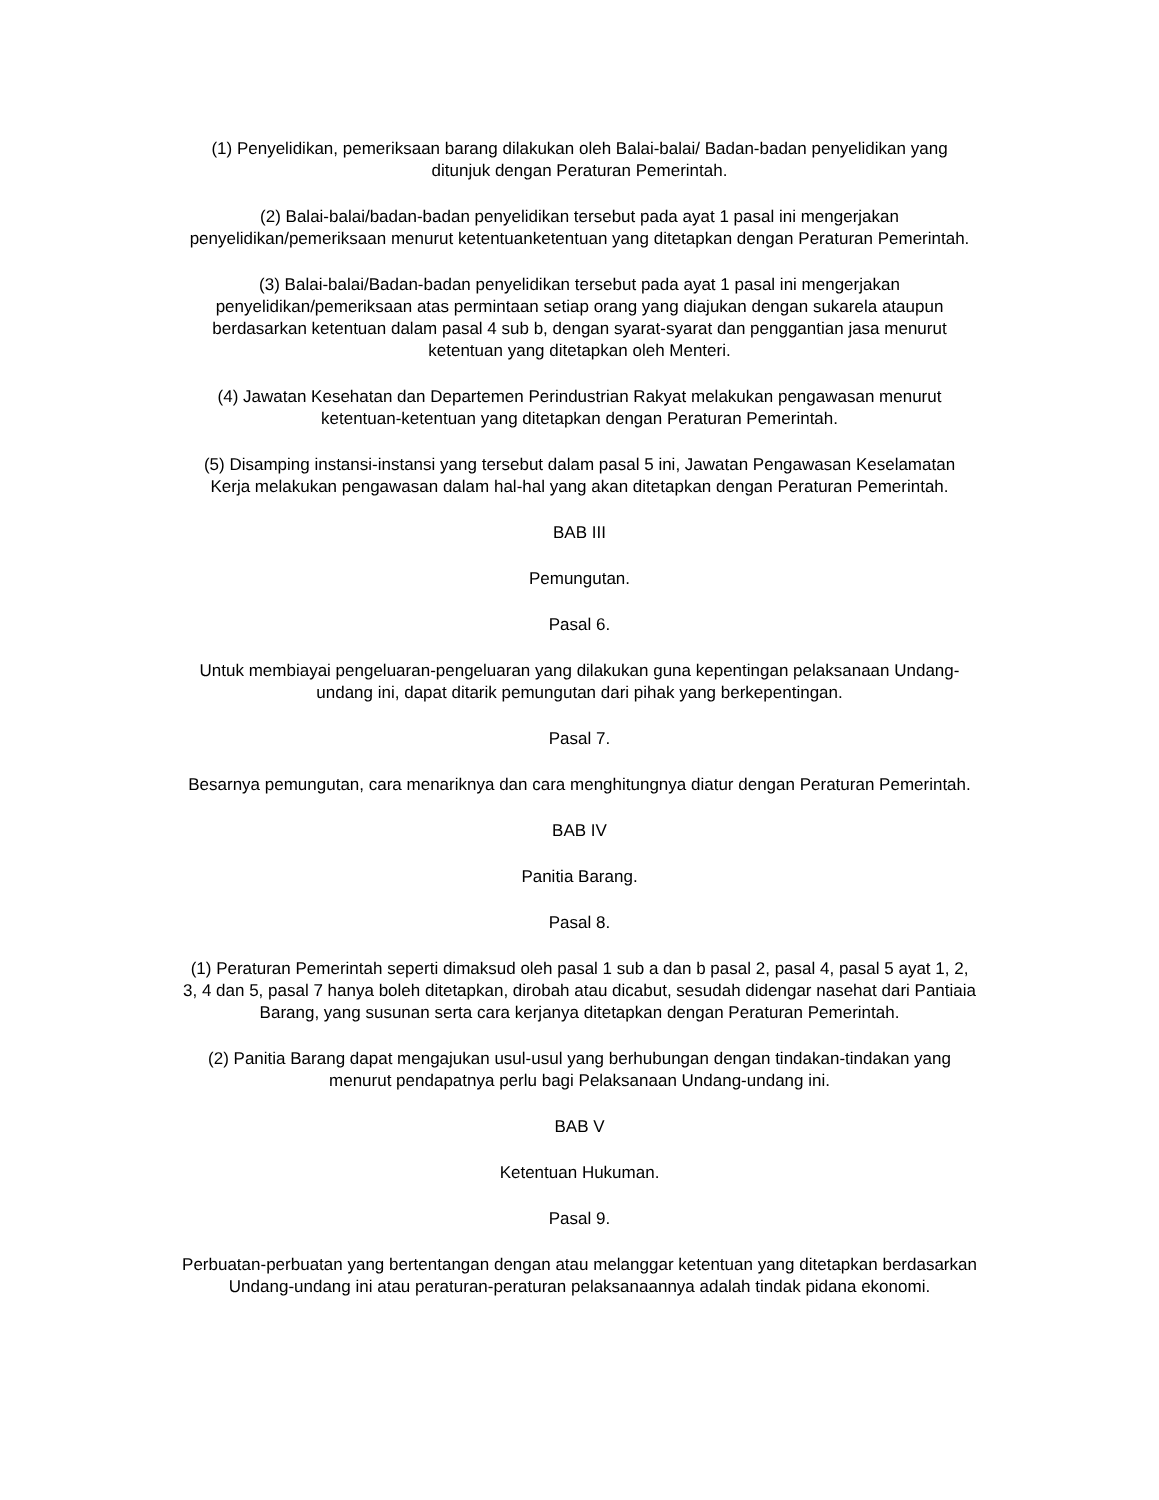(1) Penyelidikan, pemeriksaan barang dilakukan oleh Balai-balai/ Badan-badan penyelidikan yang
ditunjuk dengan Peraturan Pemerintah.
(2) Balai-balai/badan-badan penyelidikan tersebut pada ayat 1 pasal ini mengerjakan
penyelidikan/pemeriksaan menurut ketentuanketentuan yang ditetapkan dengan Peraturan Pemerintah.
(3) Balai-balai/Badan-badan penyelidikan tersebut pada ayat 1 pasal ini mengerjakan
penyelidikan/pemeriksaan atas permintaan setiap orang yang diajukan dengan sukarela ataupun
berdasarkan ketentuan dalam pasal 4 sub b, dengan syarat-syarat dan penggantian jasa menurut
ketentuan yang ditetapkan oleh Menteri.
(4) Jawatan Kesehatan dan Departemen Perindustrian Rakyat melakukan pengawasan menurut
ketentuan-ketentuan yang ditetapkan dengan Peraturan Pemerintah.
(5) Disamping instansi-instansi yang tersebut dalam pasal 5 ini, Jawatan Pengawasan Keselamatan
Kerja melakukan pengawasan dalam hal-hal yang akan ditetapkan dengan Peraturan Pemerintah.
BAB III
Pemungutan.
Pasal 6.
Untuk membiayai pengeluaran-pengeluaran yang dilakukan guna kepentingan pelaksanaan Undang-
undang ini, dapat ditarik pemungutan dari pihak yang berkepentingan.
Pasal 7.
Besarnya pemungutan, cara menariknya dan cara menghitungnya diatur dengan Peraturan Pemerintah.
BAB IV
Panitia Barang.
Pasal 8.
(1) Peraturan Pemerintah seperti dimaksud oleh pasal 1 sub a dan b pasal 2, pasal 4, pasal 5 ayat 1, 2,
3, 4 dan 5, pasal 7 hanya boleh ditetapkan, dirobah atau dicabut, sesudah didengar nasehat dari Pantiaia
Barang, yang susunan serta cara kerjanya ditetapkan dengan Peraturan Pemerintah.
(2) Panitia Barang dapat mengajukan usul-usul yang berhubungan dengan tindakan-tindakan yang
menurut pendapatnya perlu bagi Pelaksanaan Undang-undang ini.
BAB V
Ketentuan Hukuman.
Pasal 9.
Perbuatan-perbuatan yang bertentangan dengan atau melanggar ketentuan yang ditetapkan berdasarkan
Undang-undang ini atau peraturan-peraturan pelaksanaannya adalah tindak pidana ekonomi.